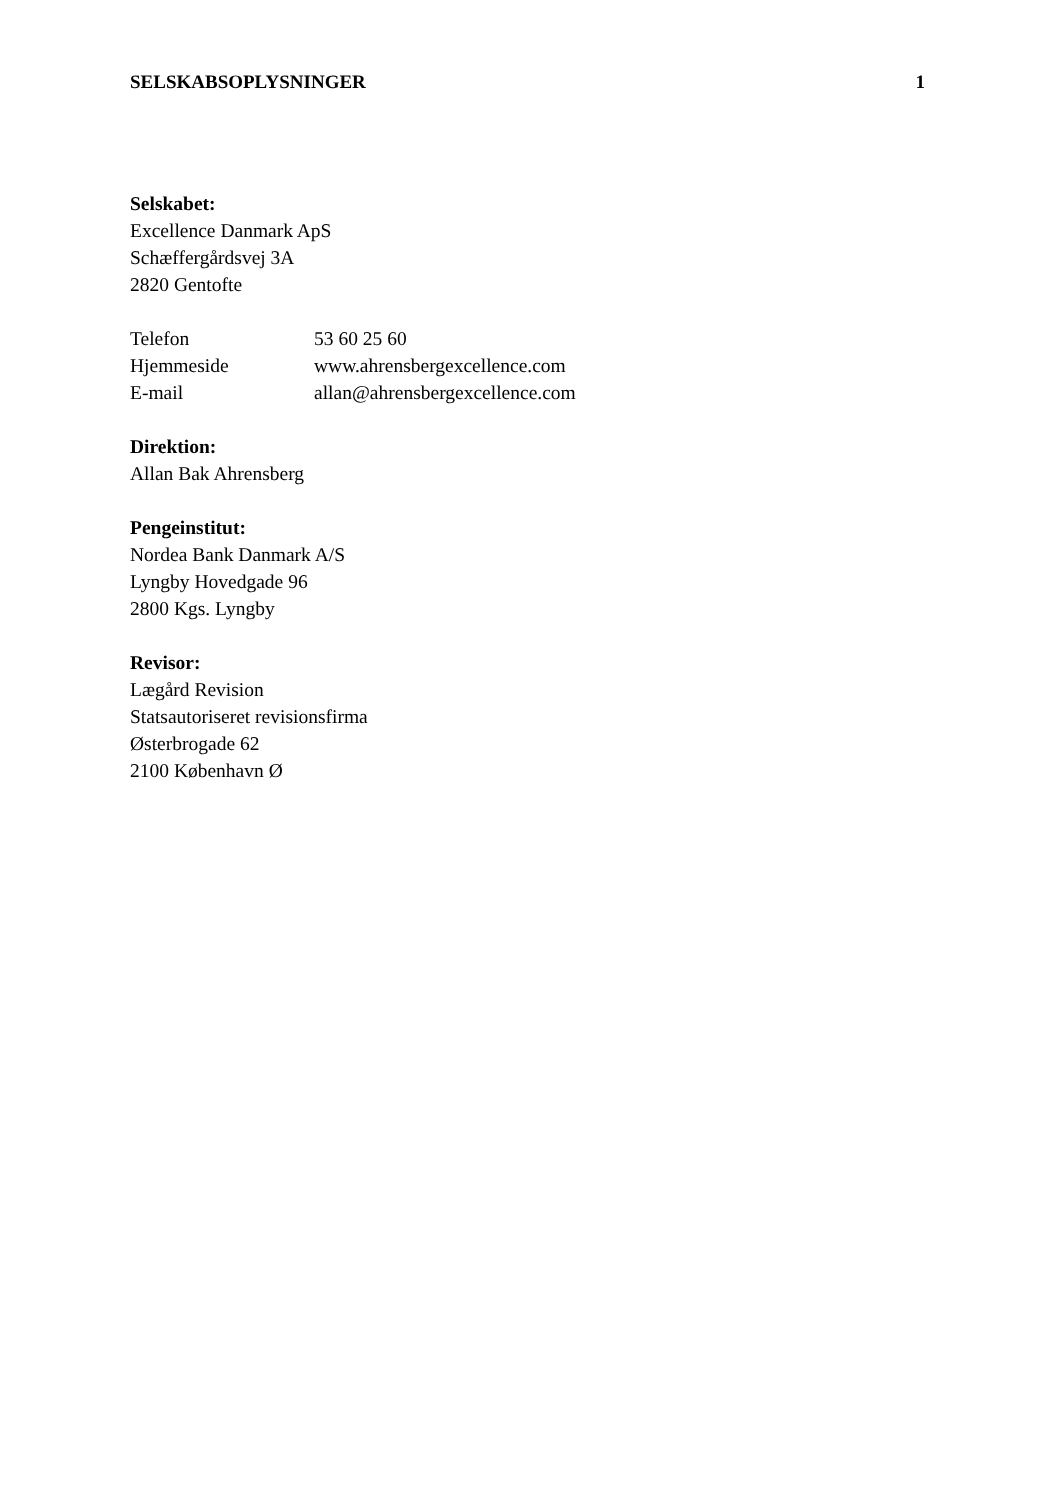SELSKABSOPLYSNINGER 1
Selskabet:
Excellence Danmark ApS
Schæffergårdsvej 3A
2820 Gentofte
| Telefon | 53 60 25 60 |
| Hjemmeside | www.ahrensbergexcellence.com |
| E-mail | allan@ahrensbergexcellence.com |
Direktion:
Allan Bak Ahrensberg
Pengeinstitut:
Nordea Bank Danmark A/S
Lyngby Hovedgade 96
2800 Kgs. Lyngby
Revisor:
Lægård Revision
Statsautoriseret revisionsfirma
Østerbrogade 62
2100 København Ø